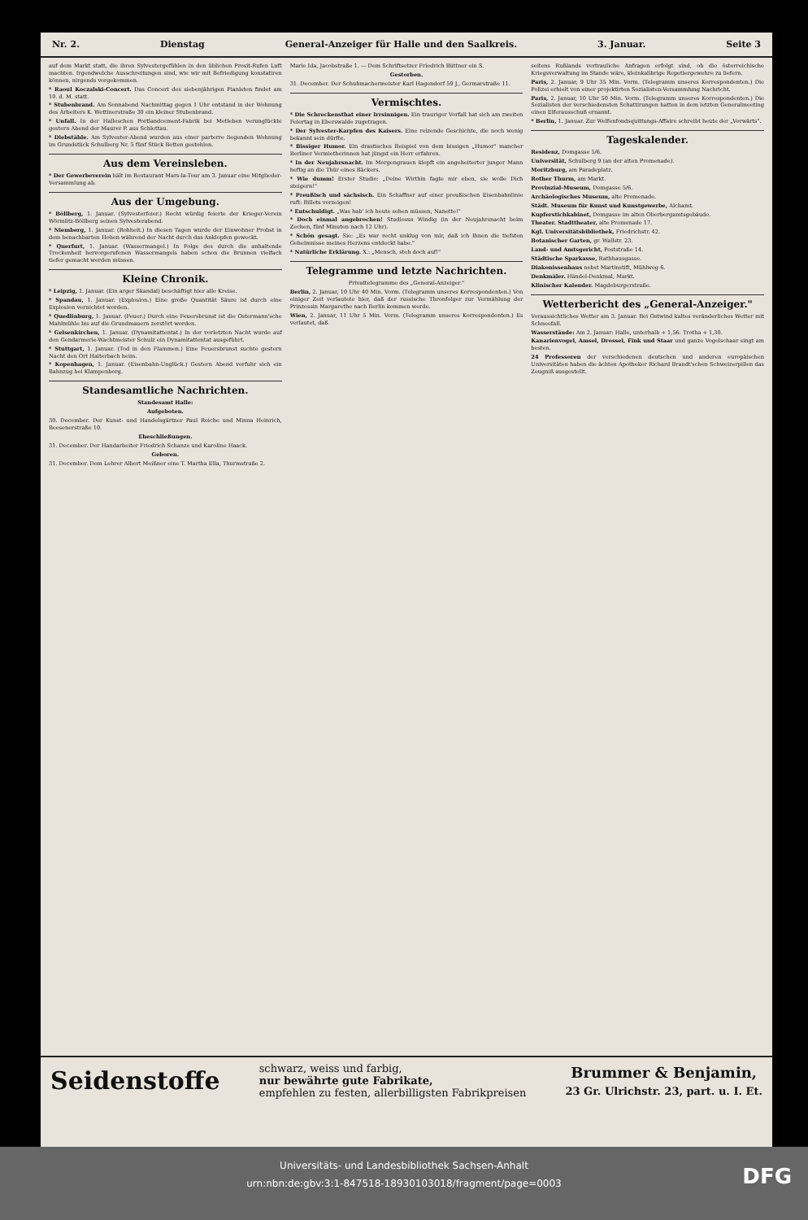Nr. 2. Dienstag General-Anzeiger für Halle und den Saalkreis. 3. Januar. Seite 3
auf dem Markt statt, die ihren Sylvestergefühlen in den üblichen Prosit-Rufen Luft machten. Irgendwelche Ausschreitungen sind, wie wir mit Befriedigung konstatiren können, nirgends vorgekommen.
* Raoul Koczalski-Concert. Das Concert des siebenjährigen Pianisten findet am 10. d. M. statt.
* Stubenbrand. Am Sonnabend Nachmittag gegen 1 Uhr entstand in der Wohnung des Arbeiters K. Wettinerstraße 30 ein kleiner Stubenbrand.
* Unfall. In der Halleschen Portlandcement-Fabrik bei Metleben verunglückte gestern Abend der Maurer P. aus Schlettau.
* Diebstähle. Am Sylvester-Abend wurden aus einer parterre liegenden Wohnung im Grundstück Schulberg Nr. 5 fünf Stück Betten gestohlen.
Aus dem Vereinsleben.
* Der Gewerbeverein hält im Restaurant Mars-la-Tour am 3. Januar eine Mitglieder-Versammlung ab.
Aus der Umgebung.
* Böllberg, 1. Januar. (Sylvesterfeier.) Recht würdig feierte der Krieger-Verein Wörmlitz-Böllberg seinen Sylvesterabend.
* Niemberg, 1. Januar. (Rohheit.) In diesen Tagen wurde der Einwohner Probst in dem benachbarten Hohen während der Nacht durch das Anklopfen geweckt.
* Querfurt, 1. Januar. (Wassermangel.) In Folge des durch die anhaltende Trockenheit hervorgerufenen Wassermangels haben schon die Brunnen vielfach tiefer gemacht werden müssen.
Kleine Chronik.
* Leipzig, 1. Januar. (Ein arger Skandal) beschäftigt hier alle Kreise.
* Spandau, 1. Januar. (Explosion.) Eine große Quantität Säure ist durch eine Explosion vernichtet worden.
* Quedlinburg, 1. Januar. (Feuer.) Durch eine Feuersbrunst ist die Ostermann'sche Mahlmühle bis auf die Grundmauern zerstört worden.
* Gelsenkirchen, 1. Januar. (Dynamitattentat.) In der vorletzten Nacht wurde auf den Gendarmerie-Wachtmeister Schulz ein Dynamitattentat ausgeführt.
* Stuttgart, 1. Januar. (Tod in den Flammen.) Eine Feuersbrunst suchte gestern Nacht den Ort Haiterbach heim.
* Kopenhagen, 1. Januar. (Eisenbahn-Unglück.) Gestern Abend verfuhr sich ein Bahnzug bei Klampenborg.
Standesamtliche Nachrichten.
Standesamt Halle:
Aufgeboten.
30. December. Der Kunst- und Handelsgärtner Paul Reiche und Minna Heinrich, Beesenerstraße 10.
Eheschließungen.
31. December. Der Handarbeiter Friedrich Schanze und Karoline Haack.
Geboren.
31. December. Dem Lehrer Albert Meißner eine T. Martha Ella, Thurmstraße 2.
Marie Ida, Jacobstraße 1. — Dem Schriftsetzer Friedrich Büttner ein S.
Gestorben.
31. December. Der Schuhmachermeister Karl Hagendorf 59 J., Germarstraße 11.
Vermischtes.
* Die Schreckensthat einer Irrsinnigen. Ein trauriger Vorfall hat sich am zweiten Feiertag in Eberswalde zugetragen.
* Der Sylvester-Karpfen des Kaisers. Eine reizende Geschichte, die noch wenig bekannt sein dürfte.
* Bissiger Humor. Ein drastisches Beispiel von dem bissigen „Humor" mancher Berliner Vermietherinnen hat jüngst ein Herr erfahren.
* In der Neujahrsnacht. Im Morgengrauen klopft ein angeheiterter junger Mann heftig an die Thür eines Bäckers.
* Wie dumm! Erster Studio: „Deine Wirthin fagte mir eben, sie wolle Dich steigern!"
* Preußisch und sächsisch. Ein Schaffner auf einer preußischen Eisenbahnlinie ruft: Billets vorzeigen!
* Entschuldigt. „Was hab' ich heute sehen müssen, Nanette!"
* Doch einmal angebrochen! Studiosus Windig (in der Neujahrsnacht beim Zechen, fünf Minuten nach 12 Uhr).
* Schön gesagt. Sie: „Es war recht unklug von mir, daß ich Ihnen die tiefsten Geheimnisse meines Herzens entdeckt habe."
* Natürliche Erklärung. X.: „Mensch, steh doch auf!"
Telegramme und letzte Nachrichten.
Privattelegramme des „General-Anzeiger."
Berlin, 2. Januar, 10 Uhr 40 Min. Vorm. (Telegramm unseres Korrespondenten.) Von einiger Zeit verlautete hier, daß der russische Thronfolger zur Vermählung der Prinzessin Margarethe nach Berlin kommen werde.
Wien, 2. Januar, 11 Uhr 5 Min. Vorm. (Telegramm unseres Korrespondenten.) Es verlautet, daß
seitens Rußlands vertrauliche Anfragen erfolgt sind, ob die österreichische Kriegsverwaltung im Stande wäre, kleinkalibrige Repetiergewehre zu liefern.
Paris, 2. Januar, 9 Uhr 35 Min. Vorm. (Telegramm unseres Korrespondenten.) Die Polizei erhielt von einer projektirten Sozialisten-Versammlung Nachricht.
Paris, 2. Januar, 10 Uhr 50 Min. Vorm. (Telegramm unseres Korrespondenten.) Die Sozialisten der verschiedensten Schattirungen hatten in dem letzten Generalmeeting einen Elferausschuß ernannt.
* Berlin, 1. Januar. Zur Welfenfondsquittungs-Affaire schreibt heute der „Vorwärts".
Tageskalender.
Residenz, Domgasse 5/6.
Universität, Schulberg 9 (an der alten Promenade).
Moritzburg, am Paradeplatz.
Rother Thurm, am Markt.
Provinzial-Museum, Domgasse 5/6.
Archäologisches Museum, alte Promenade.
Städt. Museum für Kunst und Kunstgewerbe, Alchamt.
Kupferstichkabinet, Domgasse im alten Oberbergamtsgebäude.
Theater. Stadttheater, alte Promenade 17.
Kgl. Universitätsbibliothek, Friedrichstr. 42.
Botanischer Garten, gr. Wallstr. 23.
Land- und Amtsgericht, Poststraße 14.
Städtische Sparkasse, Rathhausgasse.
Diakonissenhaus nebst Martinstift, Mühlweg 6.
Denkmäler. Händel-Denkmal, Markt.
Klinischer Kalender. Magdeburgerstraße.
Wetterbericht des „General-Anzeiger."
Voraussichtliches Wetter am 3. Januar. Bei Ostwind kaltes veränderliches Wetter mit Schneefall.
Wasserstände: Am 2. Januar: Halle, unterhalb + 1,56. Trotha + 1,30.
Kanarienvogel, Amsel, Drossel, Fink und Staar und ganze Vogelschaar singt am besten.
24 Professoren der verschiedenen deutschen und anderen europäischen Universitäten haben die ächten Apotheker Richard Brandt'schen Schweizerpillen das Zeugniß ausgestellt.
Seidenstoffe
schwarz, weiss und farbig,
nur bewährte gute Fabrikate,
empfehlen zu festen, allerbilligsten Fabrikpreisen
Brummer & Benjamin,
23 Gr. Ulrichstr. 23, part. u. I. Et.
Universitäts- und Landesbibliothek Sachsen-Anhalt
urn:nbn:de:gbv:3:1-847518-18930103018/fragment/page=0003
DFG